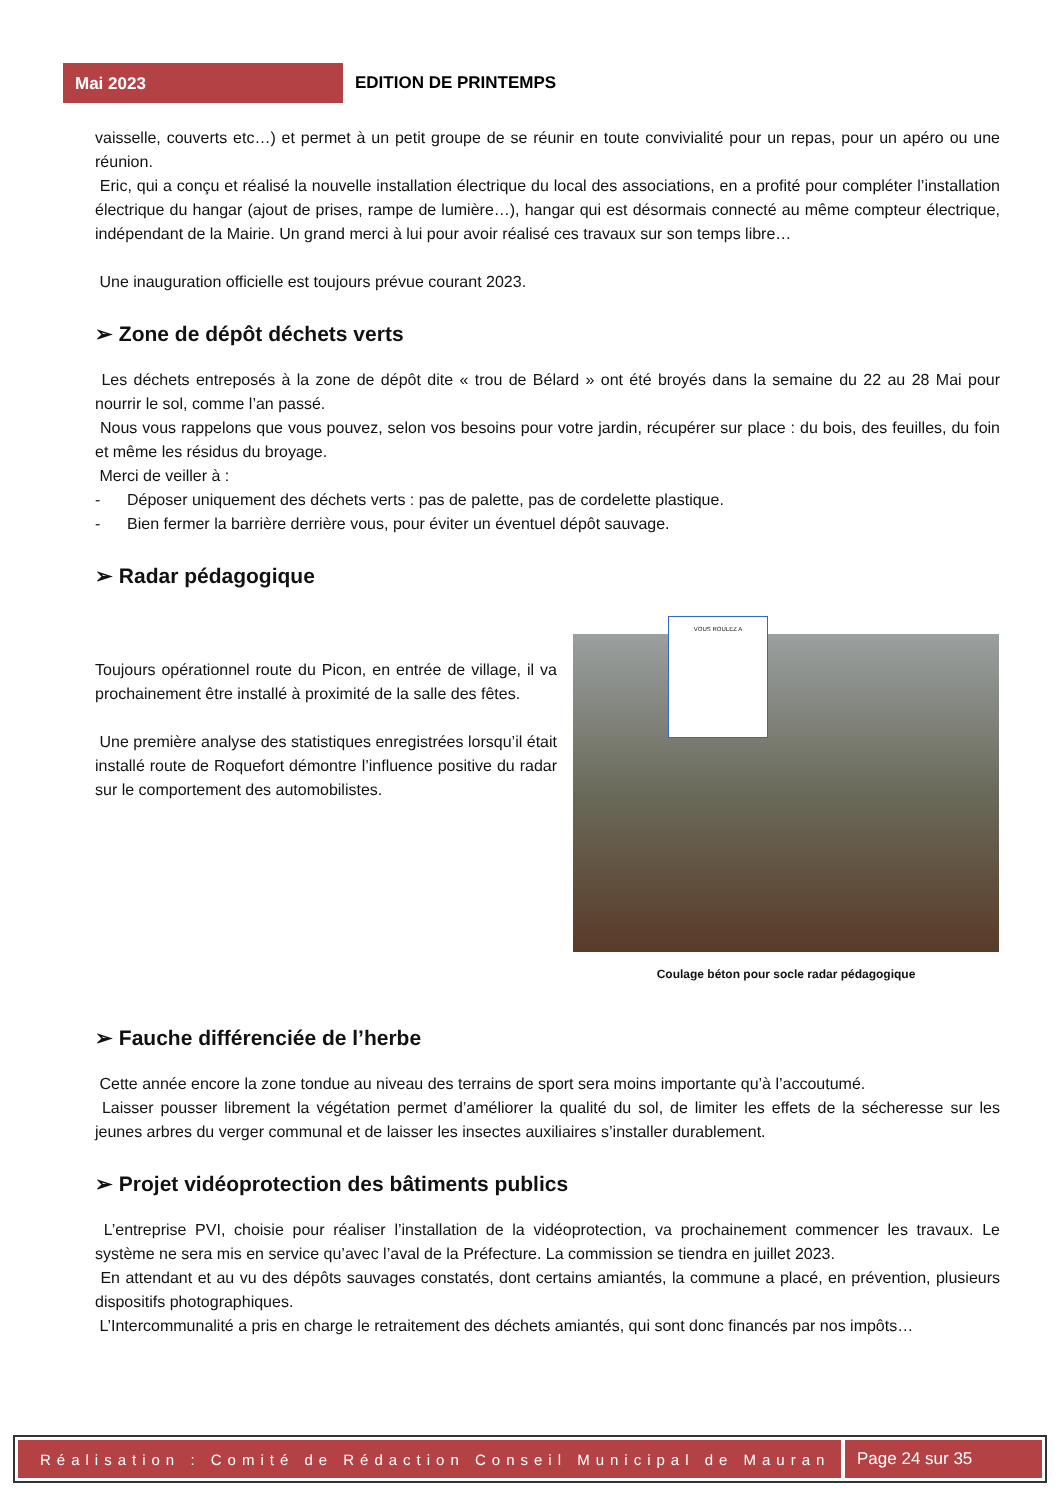Mai 2023
EDITION DE PRINTEMPS
vaisselle, couverts etc…) et permet à un petit groupe de se réunir en toute convivialité pour un repas, pour un apéro ou une réunion.
Eric, qui a conçu et réalisé la nouvelle installation électrique du local des associations, en a profité pour compléter l’installation électrique du hangar (ajout de prises, rampe de lumière…), hangar qui est désormais connecté au même compteur électrique, indépendant de la Mairie. Un grand merci à lui pour avoir réalisé ces travaux sur son temps libre…
Une inauguration officielle est toujours prévue courant 2023.
➢ Zone de dépôt déchets verts
Les déchets entreposés à la zone de dépôt dite « trou de Bélard » ont été broyés dans la semaine du 22 au 28 Mai pour nourrir le sol, comme l’an passé.
Nous vous rappelons que vous pouvez, selon vos besoins pour votre jardin, récupérer sur place : du bois, des feuilles, du foin et même les résidus du broyage.
Merci de veiller à :
- Déposer uniquement des déchets verts : pas de palette, pas de cordelette plastique.
- Bien fermer la barrière derrière vous, pour éviter un éventuel dépôt sauvage.
➢ Radar pédagogique
Toujours opérationnel route du Picon, en entrée de village, il va prochainement être installé à proximité de la salle des fêtes.
Une première analyse des statistiques enregistrées lorsqu’il était installé route de Roquefort démontre l’influence positive du radar sur le comportement des automobilistes.
VOUS ROULEZ A
Coulage béton pour socle radar pédagogique
➢ Fauche différenciée de l’herbe
Cette année encore la zone tondue au niveau des terrains de sport sera moins importante qu’à l’accoutumé.
Laisser pousser librement la végétation permet d’améliorer la qualité du sol, de limiter les effets de la sécheresse sur les jeunes arbres du verger communal et de laisser les insectes auxiliaires s’installer durablement.
➢ Projet vidéoprotection des bâtiments publics
L’entreprise PVI, choisie pour réaliser l’installation de la vidéoprotection, va prochainement commencer les travaux. Le système ne sera mis en service qu’avec l’aval de la Préfecture. La commission se tiendra en juillet 2023.
En attendant et au vu des dépôts sauvages constatés, dont certains amiantés, la commune a placé, en prévention, plusieurs dispositifs photographiques.
L’Intercommunalité a pris en charge le retraitement des déchets amiantés, qui sont donc financés par nos impôts…
Réalisation : Comité de Rédaction Conseil Municipal de Mauran
Page 24 sur 35